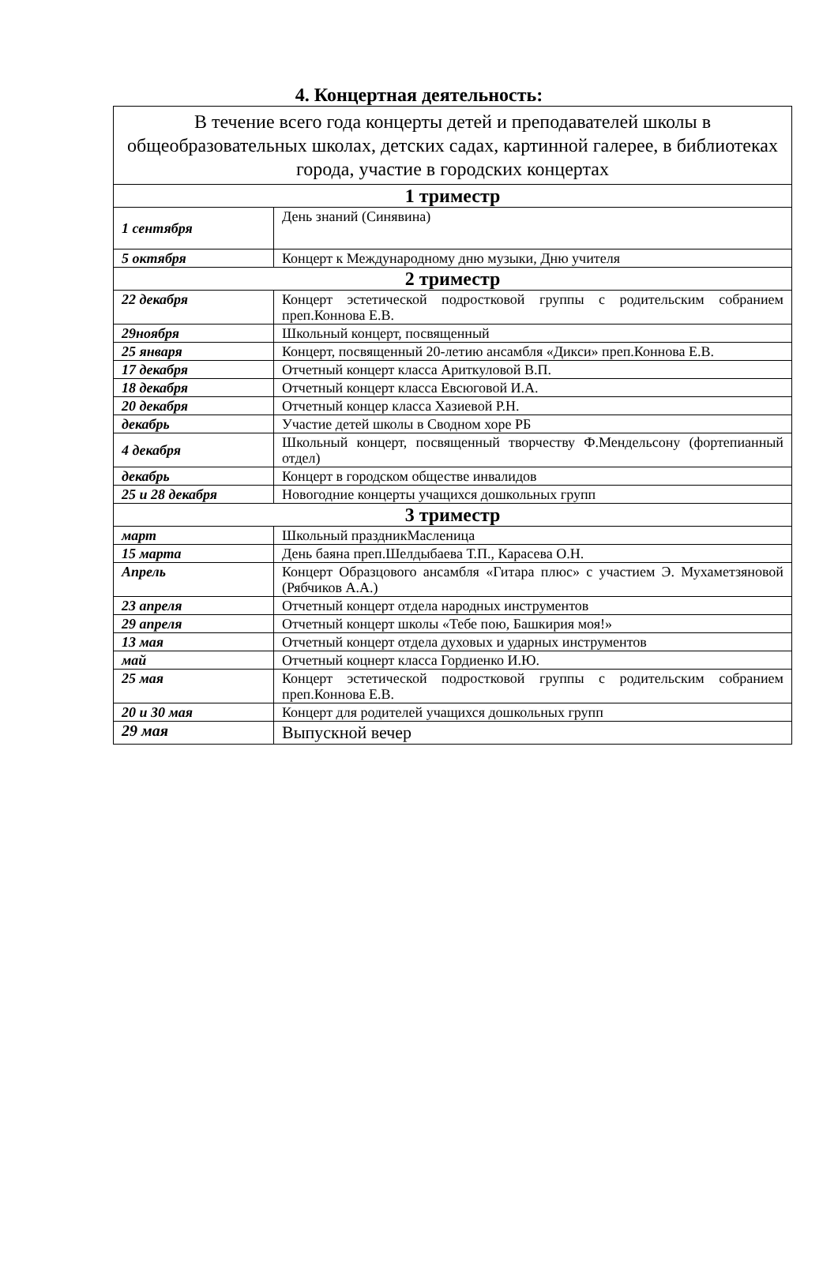4. Концертная деятельность:
| В течение всего года концерты детей и преподавателей школы в общеобразовательных школах, детских садах, картинной галерее, в библиотеках города, участие в городских концертах | |
| 1 триместр | |
| 1 сентября | День знаний (Синявина) |
| 5 октября | Концерт к Международному дню музыки, Дню учителя |
| 2 триместр | |
| 22 декабря | Концерт эстетической подростковой группы с родительским собранием преп.Коннова Е.В. |
| 29ноября | Школьный концерт, посвященный |
| 25 января | Концерт, посвященный 20-летию ансамбля «Дикси» преп.Коннова Е.В. |
| 17 декабря | Отчетный концерт класса Ариткуловой В.П. |
| 18 декабря | Отчетный концерт класса Евсюговой И.А. |
| 20 декабря | Отчетный концер класса Хазиевой Р.Н. |
| декабрь | Участие детей школы в Сводном хоре РБ |
| 4 декабря | Школьный концерт, посвященный творчеству Ф.Мендельсону (фортепианный отдел) |
| декабрь | Концерт в городском обществе инвалидов |
| 25 и 28 декабря | Новогодние концерты учащихся дошкольных групп |
| 3 триместр | |
| март | Школьный праздникМасленица |
| 15 марта | День баяна преп.Шелдыбаева Т.П., Карасева О.Н. |
| Апрель | Концерт Образцового ансамбля «Гитара плюс» с участием Э. Мухаметзяновой (Рябчиков А.А.) |
| 23 апреля | Отчетный концерт отдела народных инструментов |
| 29 апреля | Отчетный концерт школы «Тебе пою, Башкирия моя!» |
| 13 мая | Отчетный концерт отдела духовых и ударных инструментов |
| май | Отчетный коцнерт класса Гордиенко И.Ю. |
| 25 мая | Концерт эстетической подростковой группы с родительским собранием преп.Коннова Е.В. |
| 20 и 30 мая | Концерт для родителей учащихся дошкольных групп |
| 29 мая | Выпускной вечер |